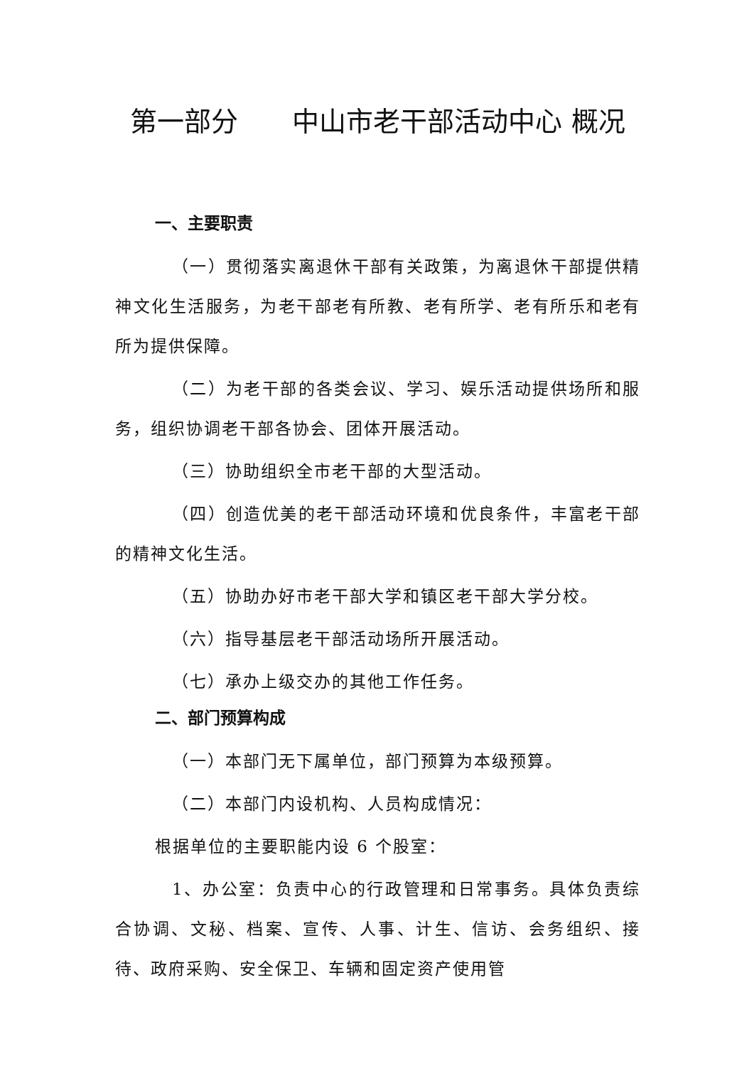第一部分　　中山市老干部活动中心 概况
一、主要职责
（一）贯彻落实离退休干部有关政策，为离退休干部提供精神文化生活服务，为老干部老有所教、老有所学、老有所乐和老有所为提供保障。
（二）为老干部的各类会议、学习、娱乐活动提供场所和服务，组织协调老干部各协会、团体开展活动。
（三）协助组织全市老干部的大型活动。
（四）创造优美的老干部活动环境和优良条件，丰富老干部的精神文化生活。
（五）协助办好市老干部大学和镇区老干部大学分校。
（六）指导基层老干部活动场所开展活动。
（七）承办上级交办的其他工作任务。
二、部门预算构成
（一）本部门无下属单位，部门预算为本级预算。
（二）本部门内设机构、人员构成情况：
根据单位的主要职能内设 6 个股室：
1、办公室：负责中心的行政管理和日常事务。具体负责综合协调、文秘、档案、宣传、人事、计生、信访、会务组织、接待、政府采购、安全保卫、车辆和固定资产使用管